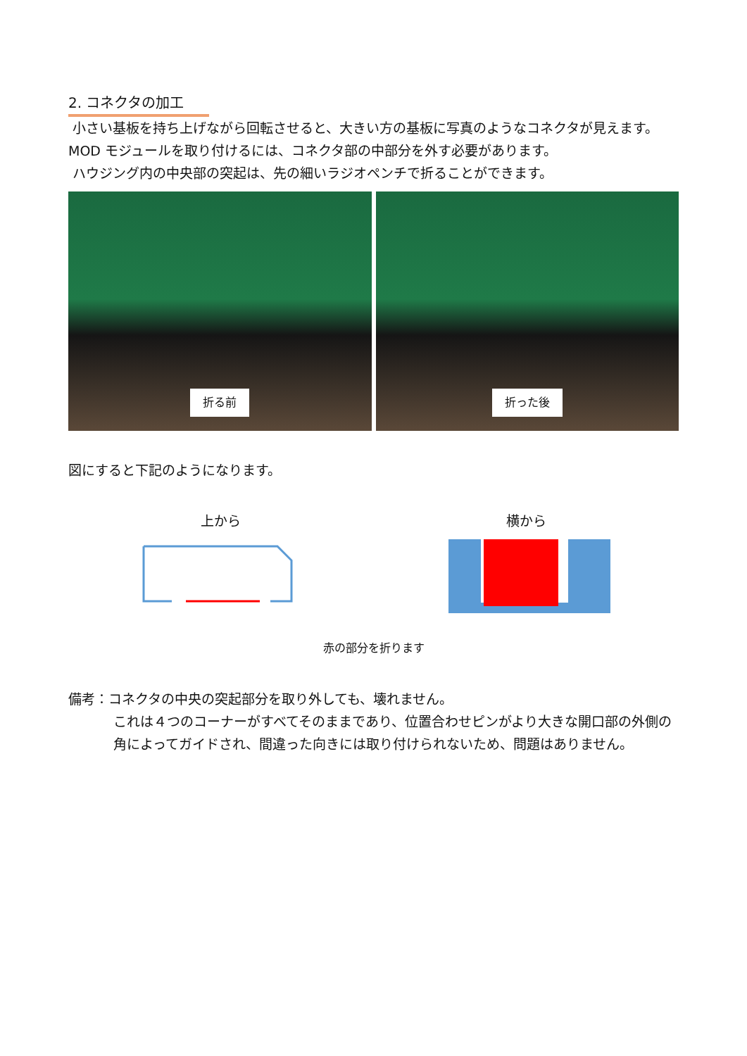2. コネクタの加工
小さい基板を持ち上げながら回転させると、大きい方の基板に写真のようなコネクタが見えます。MOD モジュールを取り付けるには、コネクタ部の中部分を外す必要があります。
ハウジング内の中央部の突起は、先の細いラジオペンチで折ることができます。
折る前 折った後
図にすると下記のようになります。
上から
横から
赤の部分を折ります
備考：コネクタの中央の突起部分を取り外しても、壊れません。
これは４つのコーナーがすべてそのままであり、位置合わせピンがより大きな開口部の外側の角によってガイドされ、間違った向きには取り付けられないため、問題はありません。